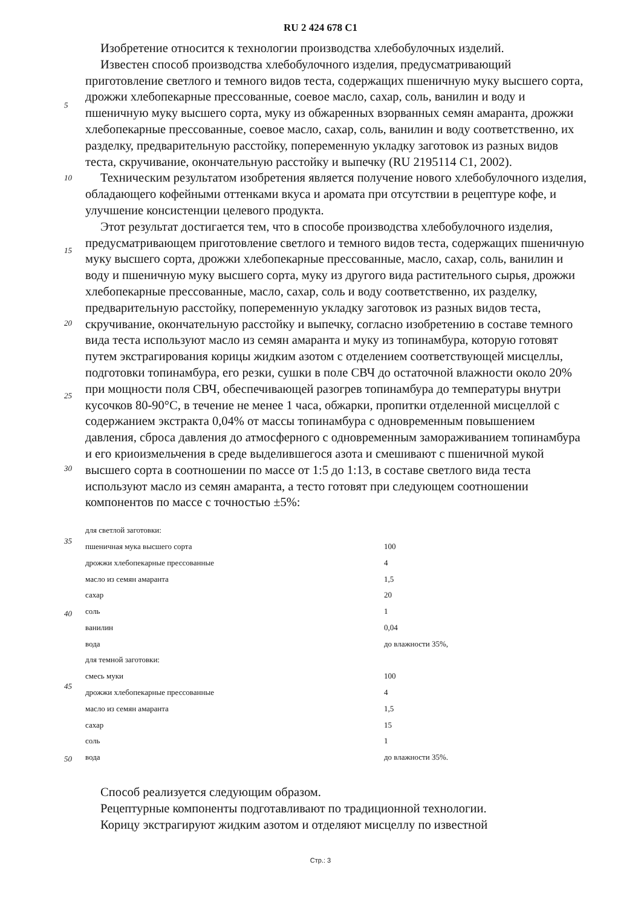RU 2 424 678 C1
5
10
15
20
25
30
35
40
45
50
Изобретение относится к технологии производства хлебобулочных изделий.
Известен способ производства хлебобулочного изделия, предусматривающий приготовление светлого и темного видов теста, содержащих пшеничную муку высшего сорта, дрожжи хлебопекарные прессованные, соевое масло, сахар, соль, ванилин и воду и пшеничную муку высшего сорта, муку из обжаренных взорванных семян амаранта, дрожжи хлебопекарные прессованные, соевое масло, сахар, соль, ванилин и воду соответственно, их разделку, предварительную расстойку, попеременную укладку заготовок из разных видов теста, скручивание, окончательную расстойку и выпечку (RU 2195114 C1, 2002).
Техническим результатом изобретения является получение нового хлебобулочного изделия, обладающего кофейными оттенками вкуса и аромата при отсутствии в рецептуре кофе, и улучшение консистенции целевого продукта.
Этот результат достигается тем, что в способе производства хлебобулочного изделия, предусматривающем приготовление светлого и темного видов теста, содержащих пшеничную муку высшего сорта, дрожжи хлебопекарные прессованные, масло, сахар, соль, ванилин и воду и пшеничную муку высшего сорта, муку из другого вида растительного сырья, дрожжи хлебопекарные прессованные, масло, сахар, соль и воду соответственно, их разделку, предварительную расстойку, попеременную укладку заготовок из разных видов теста, скручивание, окончательную расстойку и выпечку, согласно изобретению в составе темного вида теста используют масло из семян амаранта и муку из топинамбура, которую готовят путем экстрагирования корицы жидким азотом с отделением соответствующей мисцеллы, подготовки топинамбура, его резки, сушки в поле СВЧ до остаточной влажности около 20% при мощности поля СВЧ, обеспечивающей разогрев топинамбура до температуры внутри кусочков 80-90°С, в течение не менее 1 часа, обжарки, пропитки отделенной мисцеллой с содержанием экстракта 0,04% от массы топинамбура с одновременным повышением давления, сброса давления до атмосферного с одновременным замораживанием топинамбура и его криоизмельчения в среде выделившегося азота и смешивают с пшеничной мукой высшего сорта в соотношении по массе от 1:5 до 1:13, в составе светлого вида теста используют масло из семян амаранта, а тесто готовят при следующем соотношении компонентов по массе с точностью ±5%:
| для светлой заготовки: | |
| пшеничная мука высшего сорта | 100 |
| дрожжи хлебопекарные прессованные | 4 |
| масло из семян амаранта | 1,5 |
| сахар | 20 |
| соль | 1 |
| ванилин | 0,04 |
| вода | до влажности 35%, |
| для темной заготовки: | |
| смесь муки | 100 |
| дрожжи хлебопекарные прессованные | 4 |
| масло из семян амаранта | 1,5 |
| сахар | 15 |
| соль | 1 |
| вода | до влажности 35%. |
Способ реализуется следующим образом.
Рецептурные компоненты подготавливают по традиционной технологии.
Корицу экстрагируют жидким азотом и отделяют мисцеллу по известной
Стр.: 3